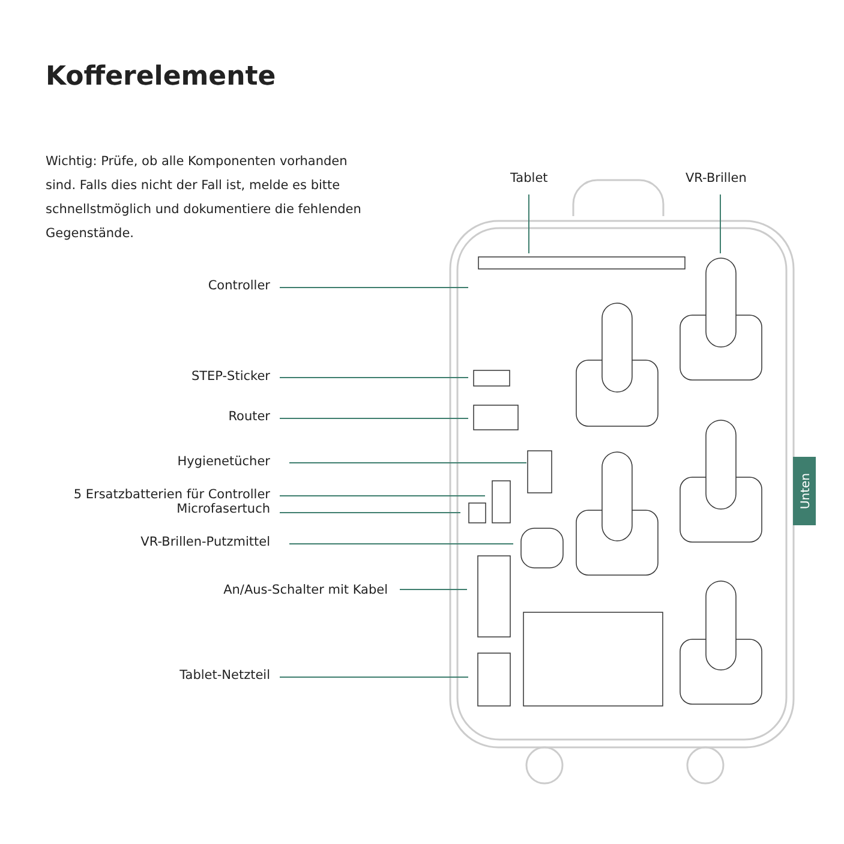Kofferelemente
Wichtig: Prüfe, ob alle Komponenten vorhanden sind. Falls dies nicht der Fall ist, melde es bitte schnellstmöglich und dokumentiere die fehlenden Gegenstände.
Tablet VR-Brillen
Controller
STEP-Sticker
Router
Hygienetücher
5 Ersatzbatterien für Controller
Microfasertuch
VR-Brillen-Putzmittel
An/Aus-Schalter mit Kabel
Tablet-Netzteil
Unten